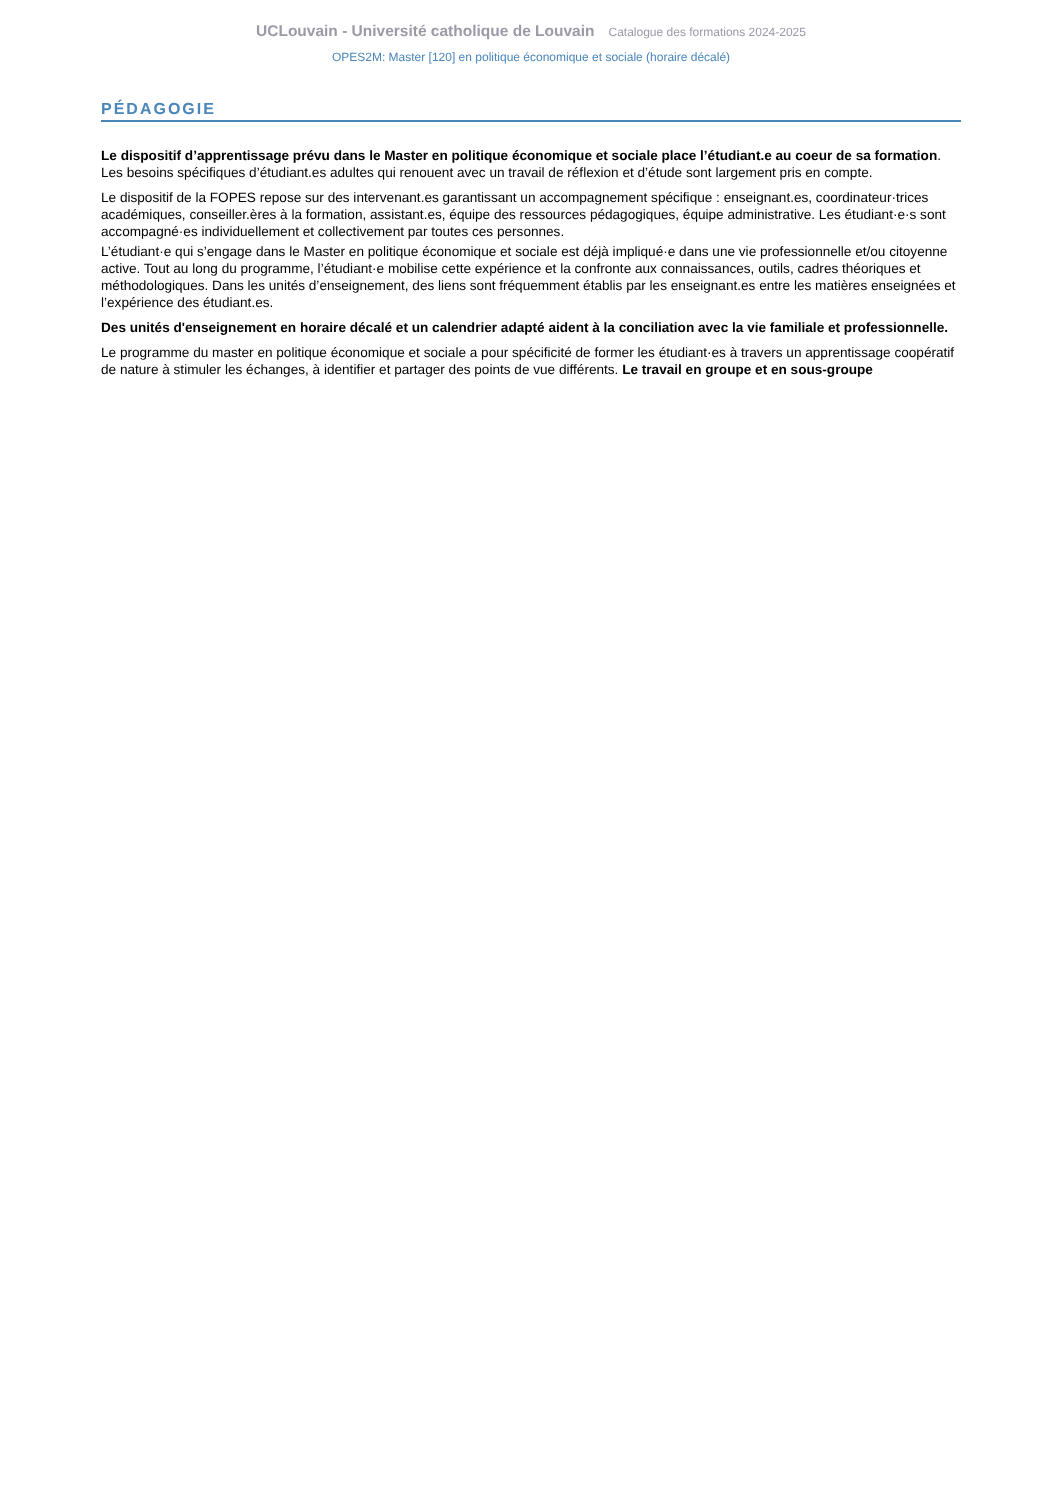UCLouvain - Université catholique de Louvain Catalogue des formations 2024-2025
OPES2M: Master [120] en politique économique et sociale (horaire décalé)
PÉDAGOGIE
Le dispositif d’apprentissage prévu dans le Master en politique économique et sociale place l’étudiant.e au coeur de sa formation. Les besoins spécifiques d’étudiant.es adultes qui renouent avec un travail de réflexion et d’étude sont largement pris en compte.
Le dispositif de la FOPES repose sur des intervenant.es garantissant un accompagnement spécifique : enseignant.es, coordinateur·trices académiques, conseiller.ères à la formation, assistant.es, équipe des ressources pédagogiques, équipe administrative. Les étudiant·e·s sont accompagné·es individuellement et collectivement par toutes ces personnes.
L’étudiant·e qui s’engage dans le Master en politique économique et sociale est déjà impliqué·e dans une vie professionnelle et/ou citoyenne active. Tout au long du programme, l’étudiant·e mobilise cette expérience et la confronte aux connaissances, outils, cadres théoriques et méthodologiques. Dans les unités d’enseignement, des liens sont fréquemment établis par les enseignant.es entre les matières enseignées et l’expérience des étudiant.es.
Des unités d'enseignement en horaire décalé et un calendrier adapté aident à la conciliation avec la vie familiale et professionnelle.
Le programme du master en politique économique et sociale a pour spécificité de former les étudiant·es à travers un apprentissage coopératif de nature à stimuler les échanges, à identifier et partager des points de vue différents. Le travail en groupe et en sous-groupe